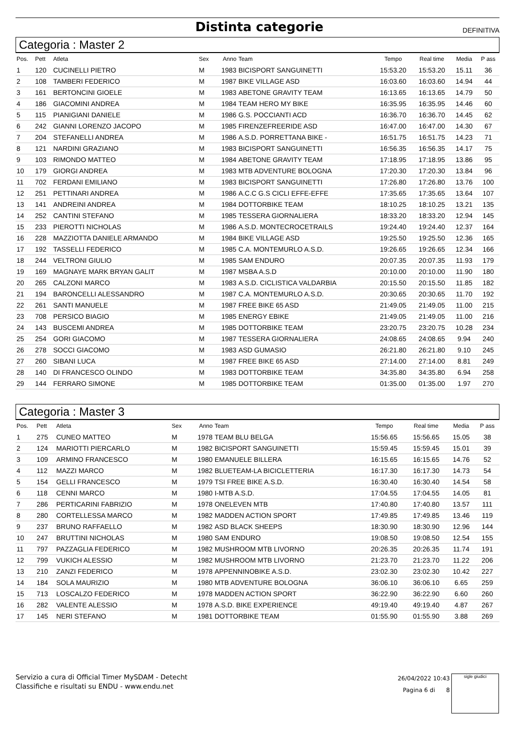Distinta categorie
DEFINITIVA
Categoria : Master 2
| Pos. | Pett | Atleta | Sex | Anno | Team | Tempo | Real time | Media | P ass |
| --- | --- | --- | --- | --- | --- | --- | --- | --- | --- |
| 1 | 120 | CUCINELLI PIETRO | M | 1983 | BICISPORT SANGUINETTI | 15:53.20 | 15:53.20 | 15.11 | 36 |
| 2 | 108 | TAMBERI FEDERICO | M | 1987 | BIKE VILLAGE ASD | 16:03.60 | 16:03.60 | 14.94 | 44 |
| 3 | 161 | BERTONCINI GIOELE | M | 1983 | ABETONE GRAVITY TEAM | 16:13.65 | 16:13.65 | 14.79 | 50 |
| 4 | 186 | GIACOMINI ANDREA | M | 1984 | TEAM HERO MY BIKE | 16:35.95 | 16:35.95 | 14.46 | 60 |
| 5 | 115 | PIANIGIANI DANIELE | M | 1986 | G.S. POCCIANTI ACD | 16:36.70 | 16:36.70 | 14.45 | 62 |
| 6 | 242 | GIANNI LORENZO JACOPO | M | 1985 | FIRENZEFREERIDE ASD | 16:47.00 | 16:47.00 | 14.30 | 67 |
| 7 | 204 | STEFANELLI ANDREA | M | 1986 | A.S.D. PORRETTANA BIKE - | 16:51.75 | 16:51.75 | 14.23 | 71 |
| 8 | 121 | NARDINI GRAZIANO | M | 1983 | BICISPORT SANGUINETTI | 16:56.35 | 16:56.35 | 14.17 | 75 |
| 9 | 103 | RIMONDO MATTEO | M | 1984 | ABETONE GRAVITY TEAM | 17:18.95 | 17:18.95 | 13.86 | 95 |
| 10 | 179 | GIORGI ANDREA | M | 1983 | MTB ADVENTURE BOLOGNA | 17:20.30 | 17:20.30 | 13.84 | 96 |
| 11 | 702 | FERDANI EMILIANO | M | 1983 | BICISPORT SANGUINETTI | 17:26.80 | 17:26.80 | 13.76 | 100 |
| 12 | 251 | PETTINARI ANDREA | M | 1986 | A.C.C G.S CICLI EFFE-EFFE | 17:35.65 | 17:35.65 | 13.64 | 107 |
| 13 | 141 | ANDREINI ANDREA | M | 1984 | DOTTORBIKE TEAM | 18:10.25 | 18:10.25 | 13.21 | 135 |
| 14 | 252 | CANTINI STEFANO | M | 1985 | TESSERA GIORNALIERA | 18:33.20 | 18:33.20 | 12.94 | 145 |
| 15 | 233 | PIEROTTI NICHOLAS | M | 1986 | A.S.D. MONTECROCETRAILS | 19:24.40 | 19:24.40 | 12.37 | 164 |
| 16 | 228 | MAZZIOTTA DANIELE ARMANDO | M | 1984 | BIKE VILLAGE ASD | 19:25.50 | 19:25.50 | 12.36 | 165 |
| 17 | 192 | TASSELLI FEDERICO | M | 1985 | C.A. MONTEMURLO A.S.D. | 19:26.65 | 19:26.65 | 12.34 | 166 |
| 18 | 244 | VELTRONI GIULIO | M | 1985 | SAM ENDURO | 20:07.35 | 20:07.35 | 11.93 | 179 |
| 19 | 169 | MAGNAYE MARK BRYAN GALIT | M | 1987 | MSBA A.S.D | 20:10.00 | 20:10.00 | 11.90 | 180 |
| 20 | 265 | CALZONI MARCO | M | 1983 | A.S.D. CICLISTICA VALDARBIA | 20:15.50 | 20:15.50 | 11.85 | 182 |
| 21 | 194 | BARONCELLI ALESSANDRO | M | 1987 | C.A. MONTEMURLO A.S.D. | 20:30.65 | 20:30.65 | 11.70 | 192 |
| 22 | 261 | SANTI MANUELE | M | 1987 | FREE BIKE 65 ASD | 21:49.05 | 21:49.05 | 11.00 | 215 |
| 23 | 708 | PERSICO BIAGIO | M | 1985 | ENERGY EBIKE | 21:49.05 | 21:49.05 | 11.00 | 216 |
| 24 | 143 | BUSCEMI ANDREA | M | 1985 | DOTTORBIKE TEAM | 23:20.75 | 23:20.75 | 10.28 | 234 |
| 25 | 254 | GORI GIACOMO | M | 1987 | TESSERA GIORNALIERA | 24:08.65 | 24:08.65 | 9.94 | 240 |
| 26 | 278 | SOCCI GIACOMO | M | 1983 | ASD GUMASIO | 26:21.80 | 26:21.80 | 9.10 | 245 |
| 27 | 260 | SIBANI LUCA | M | 1987 | FREE BIKE 65 ASD | 27:14.00 | 27:14.00 | 8.81 | 249 |
| 28 | 140 | DI FRANCESCO OLINDO | M | 1983 | DOTTORBIKE TEAM | 34:35.80 | 34:35.80 | 6.94 | 258 |
| 29 | 144 | FERRARO SIMONE | M | 1985 | DOTTORBIKE TEAM | 01:35.00 | 01:35.00 | 1.97 | 270 |
Categoria : Master 3
| Pos. | Pett | Atleta | Sex | Anno | Team | Tempo | Real time | Media | P ass |
| --- | --- | --- | --- | --- | --- | --- | --- | --- | --- |
| 1 | 275 | CUNEO MATTEO | M | 1978 | TEAM BLU BELGA | 15:56.65 | 15:56.65 | 15.05 | 38 |
| 2 | 124 | MARIOTTI PIERCARLO | M | 1982 | BICISPORT SANGUINETTI | 15:59.45 | 15:59.45 | 15.01 | 39 |
| 3 | 109 | ARMINO FRANCESCO | M | 1980 | EMANUELE BILLERA | 16:15.65 | 16:15.65 | 14.76 | 52 |
| 4 | 112 | MAZZI MARCO | M | 1982 | BLUETEAM-LA BICICLETTERIA | 16:17.30 | 16:17.30 | 14.73 | 54 |
| 5 | 154 | GELLI FRANCESCO | M | 1979 | TSI FREE BIKE A.S.D. | 16:30.40 | 16:30.40 | 14.54 | 58 |
| 6 | 118 | CENNI MARCO | M | 1980 | I-MTB A.S.D. | 17:04.55 | 17:04.55 | 14.05 | 81 |
| 7 | 286 | PERTICARINI FABRIZIO | M | 1978 | ONELEVEN MTB | 17:40.80 | 17:40.80 | 13.57 | 111 |
| 8 | 280 | CORTELLESSA MARCO | M | 1982 | MADDEN ACTION SPORT | 17:49.85 | 17:49.85 | 13.46 | 119 |
| 9 | 237 | BRUNO RAFFAELLO | M | 1982 | ASD BLACK SHEEPS | 18:30.90 | 18:30.90 | 12.96 | 144 |
| 10 | 247 | BRUTTINI NICHOLAS | M | 1980 | SAM ENDURO | 19:08.50 | 19:08.50 | 12.54 | 155 |
| 11 | 797 | PAZZAGLIA FEDERICO | M | 1982 | MUSHROOM MTB LIVORNO | 20:26.35 | 20:26.35 | 11.74 | 191 |
| 12 | 799 | VUKICH ALESSIO | M | 1982 | MUSHROOM MTB LIVORNO | 21:23.70 | 21:23.70 | 11.22 | 206 |
| 13 | 210 | ZANZI FEDERICO | M | 1978 | APPENNINOBIKE A.S.D. | 23:02.30 | 23:02.30 | 10.42 | 227 |
| 14 | 184 | SOLA MAURIZIO | M | 1980 | MTB ADVENTURE BOLOGNA | 36:06.10 | 36:06.10 | 6.65 | 259 |
| 15 | 713 | LOSCALZO FEDERICO | M | 1978 | MADDEN ACTION SPORT | 36:22.90 | 36:22.90 | 6.60 | 260 |
| 16 | 282 | VALENTE ALESSIO | M | 1978 | A.S.D. BIKE EXPERIENCE | 49:19.40 | 49:19.40 | 4.87 | 267 |
| 17 | 145 | NERI STEFANO | M | 1981 | DOTTORBIKE TEAM | 01:55.90 | 01:55.90 | 3.88 | 269 |
Servizio a cura di Official Timer MySDAM - Detecht
Classifiche e risultati su ENDU - www.endu.net
26/04/2022 10:43
Pagina 6 di 8
sigle giudici